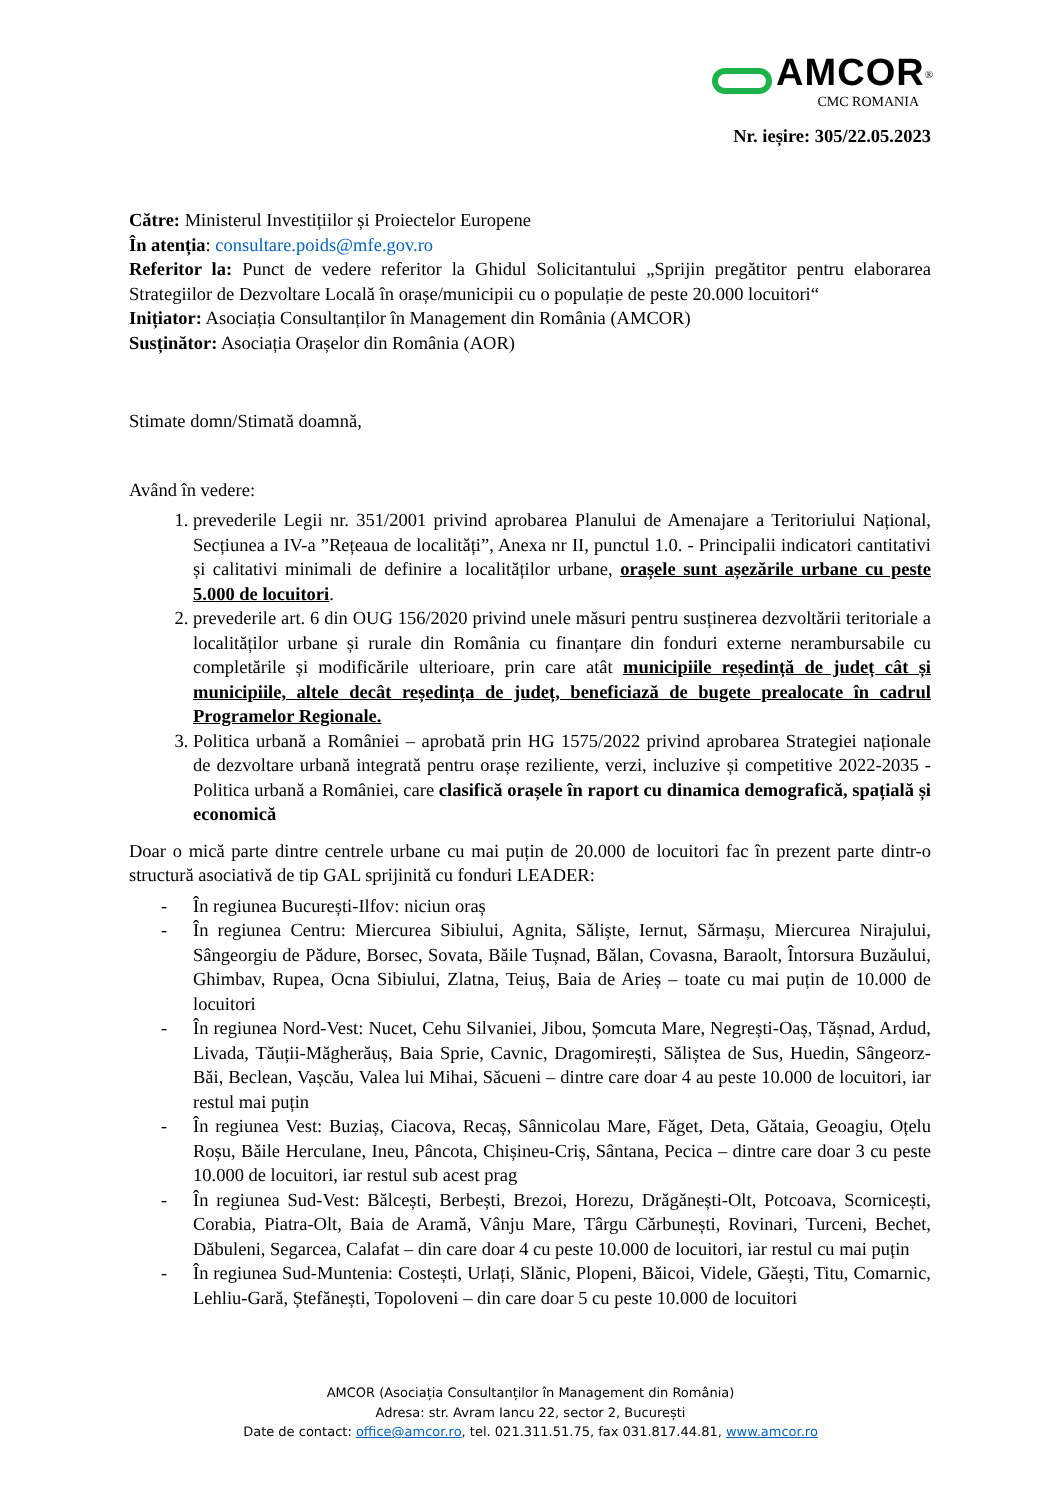AMCOR<sup>®</sup>
CMC ROMANIA
Nr. ieșire: 305/22.05.2023
Către: Ministerul Investițiilor și Proiectelor Europene
În atenția: consultare.poids@mfe.gov.ro
Referitor la: Punct de vedere referitor la Ghidul Solicitantului „Sprijin pregătitor pentru elaborarea Strategiilor de Dezvoltare Locală în orașe/municipii cu o populație de peste 20.000 locuitori“
Inițiator: Asociația Consultanților în Management din România (AMCOR)
Susținător: Asociația Orașelor din România (AOR)
Stimate domn/Stimată doamnă,
Având în vedere:
1. prevederile Legii nr. 351/2001 privind aprobarea Planului de Amenajare a Teritoriului Național, Secțiunea a IV-a ”Rețeaua de localități”, Anexa nr II, punctul 1.0. - Principalii indicatori cantitativi și calitativi minimali de definire a localităților urbane, orașele sunt așezările urbane cu peste 5.000 de locuitori.
2. prevederile art. 6 din OUG 156/2020 privind unele măsuri pentru susținerea dezvoltării teritoriale a localităților urbane și rurale din România cu finanțare din fonduri externe nerambursabile cu completările și modificările ulterioare, prin care atât municipiile reședință de județ cât și municipiile, altele decât reședința de județ, beneficiază de bugete prealocate în cadrul Programelor Regionale.
3. Politica urbană a României – aprobată prin HG 1575/2022 privind aprobarea Strategiei naționale de dezvoltare urbană integrată pentru orașe reziliente, verzi, incluzive și competitive 2022-2035 - Politica urbană a României, care clasifică orașele în raport cu dinamica demografică, spațială și economică
Doar o mică parte dintre centrele urbane cu mai puțin de 20.000 de locuitori fac în prezent parte dintr-o structură asociativă de tip GAL sprijinită cu fonduri LEADER:
- În regiunea București-Ilfov: niciun oraș
- În regiunea Centru: Miercurea Sibiului, Agnita, Săliște, Iernut, Sărmașu, Miercurea Nirajului, Sângeorgiu de Pădure, Borsec, Sovata, Băile Tușnad, Bălan, Covasna, Baraolt, Întorsura Buzăului, Ghimbav, Rupea, Ocna Sibiului, Zlatna, Teiuș, Baia de Arieș – toate cu mai puțin de 10.000 de locuitori
- În regiunea Nord-Vest: Nucet, Cehu Silvaniei, Jibou, Șomcuta Mare, Negrești-Oaș, Tășnad, Ardud, Livada, Tăuții-Măgherăuș, Baia Sprie, Cavnic, Dragomirești, Săliștea de Sus, Huedin, Sângeorz-Băi, Beclean, Vașcău, Valea lui Mihai, Săcueni – dintre care doar 4 au peste 10.000 de locuitori, iar restul mai puțin
- În regiunea Vest: Buziaș, Ciacova, Recaș, Sânnicolau Mare, Făget, Deta, Gătaia, Geoagiu, Oțelu Roșu, Băile Herculane, Ineu, Pâncota, Chișineu-Criș, Sântana, Pecica – dintre care doar 3 cu peste 10.000 de locuitori, iar restul sub acest prag
- În regiunea Sud-Vest: Bălcești, Berbești, Brezoi, Horezu, Drăgănești-Olt, Potcoava, Scornicești, Corabia, Piatra-Olt, Baia de Aramă, Vânju Mare, Târgu Cărbunești, Rovinari, Turceni, Bechet, Dăbuleni, Segarcea, Calafat – din care doar 4 cu peste 10.000 de locuitori, iar restul cu mai puțin
- În regiunea Sud-Muntenia: Costești, Urlați, Slănic, Plopeni, Băicoi, Videle, Găești, Titu, Comarnic, Lehliu-Gară, Ștefănești, Topoloveni – din care doar 5 cu peste 10.000 de locuitori
AMCOR (Asociația Consultanților în Management din România)
Adresa: str. Avram Iancu 22, sector 2, București
Date de contact: office@amcor.ro, tel. 021.311.51.75, fax 031.817.44.81, www.amcor.ro